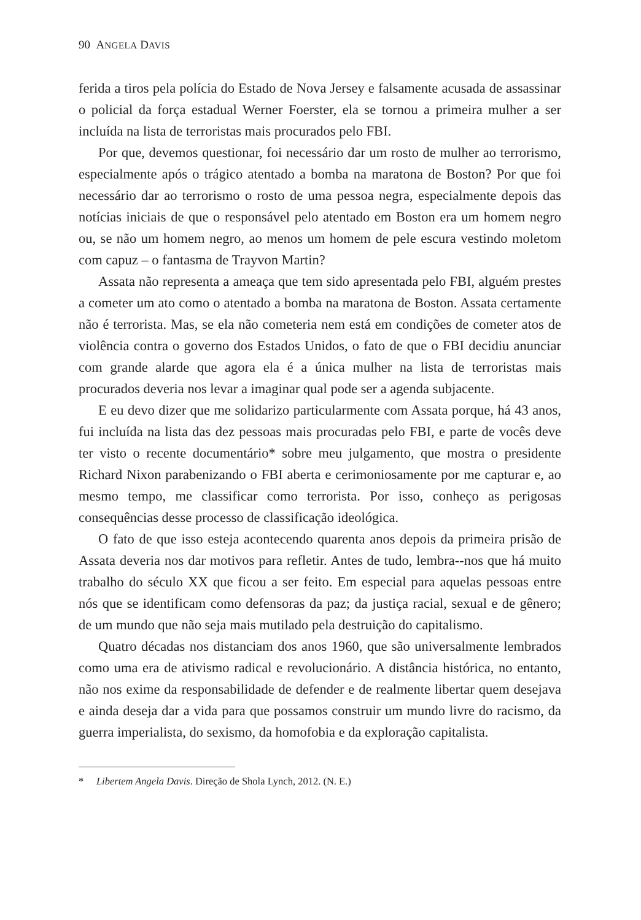90 ANGELA DAVIS
ferida a tiros pela polícia do Estado de Nova Jersey e falsamente acusada de assassinar o policial da força estadual Werner Foerster, ela se tornou a primeira mulher a ser incluída na lista de terroristas mais procurados pelo FBI.
Por que, devemos questionar, foi necessário dar um rosto de mulher ao terrorismo, especialmente após o trágico atentado a bomba na maratona de Boston? Por que foi necessário dar ao terrorismo o rosto de uma pessoa negra, especialmente depois das notícias iniciais de que o responsável pelo atentado em Boston era um homem negro ou, se não um homem negro, ao menos um homem de pele escura vestindo moletom com capuz – o fantasma de Trayvon Martin?
Assata não representa a ameaça que tem sido apresentada pelo FBI, alguém prestes a cometer um ato como o atentado a bomba na maratona de Boston. Assata certamente não é terrorista. Mas, se ela não cometeria nem está em condições de cometer atos de violência contra o governo dos Estados Unidos, o fato de que o FBI decidiu anunciar com grande alarde que agora ela é a única mulher na lista de terroristas mais procurados deveria nos levar a imaginar qual pode ser a agenda subjacente.
E eu devo dizer que me solidarizo particularmente com Assata porque, há 43 anos, fui incluída na lista das dez pessoas mais procuradas pelo FBI, e parte de vocês deve ter visto o recente documentário* sobre meu julgamento, que mostra o presidente Richard Nixon parabenizando o FBI aberta e cerimoniosamente por me capturar e, ao mesmo tempo, me classificar como terrorista. Por isso, conheço as perigosas consequências desse processo de classificação ideológica.
O fato de que isso esteja acontecendo quarenta anos depois da primeira prisão de Assata deveria nos dar motivos para refletir. Antes de tudo, lembra--nos que há muito trabalho do século XX que ficou a ser feito. Em especial para aquelas pessoas entre nós que se identificam como defensoras da paz; da justiça racial, sexual e de gênero; de um mundo que não seja mais mutilado pela destruição do capitalismo.
Quatro décadas nos distanciam dos anos 1960, que são universalmente lembrados como uma era de ativismo radical e revolucionário. A distância histórica, no entanto, não nos exime da responsabilidade de defender e de realmente libertar quem desejava e ainda deseja dar a vida para que possamos construir um mundo livre do racismo, da guerra imperialista, do sexismo, da homofobia e da exploração capitalista.
* Libertem Angela Davis. Direção de Shola Lynch, 2012. (N. E.)